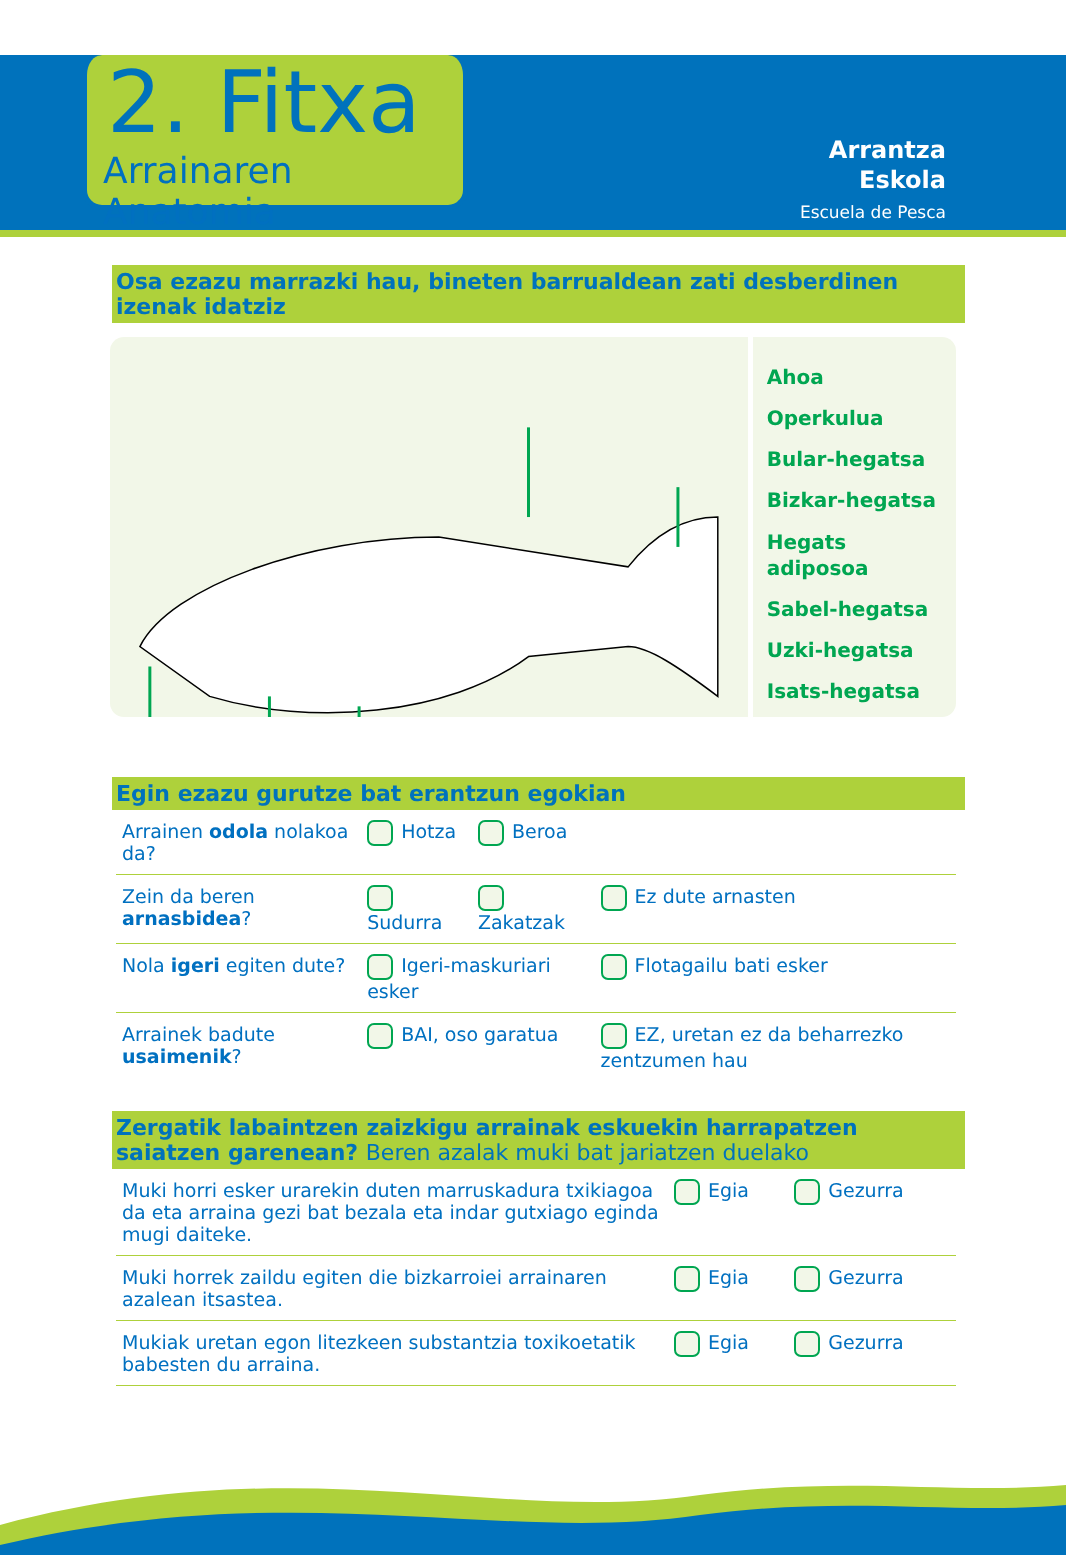2. Fitxa
Arrainaren Anatomia
Arrantza
Eskola
Escuela de Pesca
Osa ezazu marrazki hau, bineten barrualdean zati desberdinen izenak idatziz
Ahoa
Operkulua
Bular-hegatsa
Bizkar-hegatsa
Hegats
adiposoa
Sabel-hegatsa
Uzki-hegatsa
Isats-hegatsa
Egin ezazu gurutze bat erantzun egokian
| Arrainen odola nolakoa da? | Hotza | Beroa | |
| Zein da beren arnasbidea ? | Sudurra | Zakatzak | Ez dute arnasten |
| Nola igeri egiten dute? | Igeri-maskuriari esker | | Flotagailu bati esker |
| Arrainek badute usaimenik ? | BAI, oso garatua | | EZ, uretan ez da beharrezko zentzumen hau |
Zergatik labaintzen zaizkigu arrainak eskuekin harrapatzen saiatzen garenean? Beren azalak muki bat jariatzen duelako
| Muki horri esker urarekin duten marruskadura txikiagoa da eta arraina gezi bat bezala eta indar gutxiago eginda mugi daiteke. | Egia | Gezurra |
| Muki horrek zaildu egiten die bizkarroiei arrainaren azalean itsastea. | Egia | Gezurra |
| Mukiak uretan egon litezkeen substantzia toxikoetatik babesten du arraina. | Egia | Gezurra |